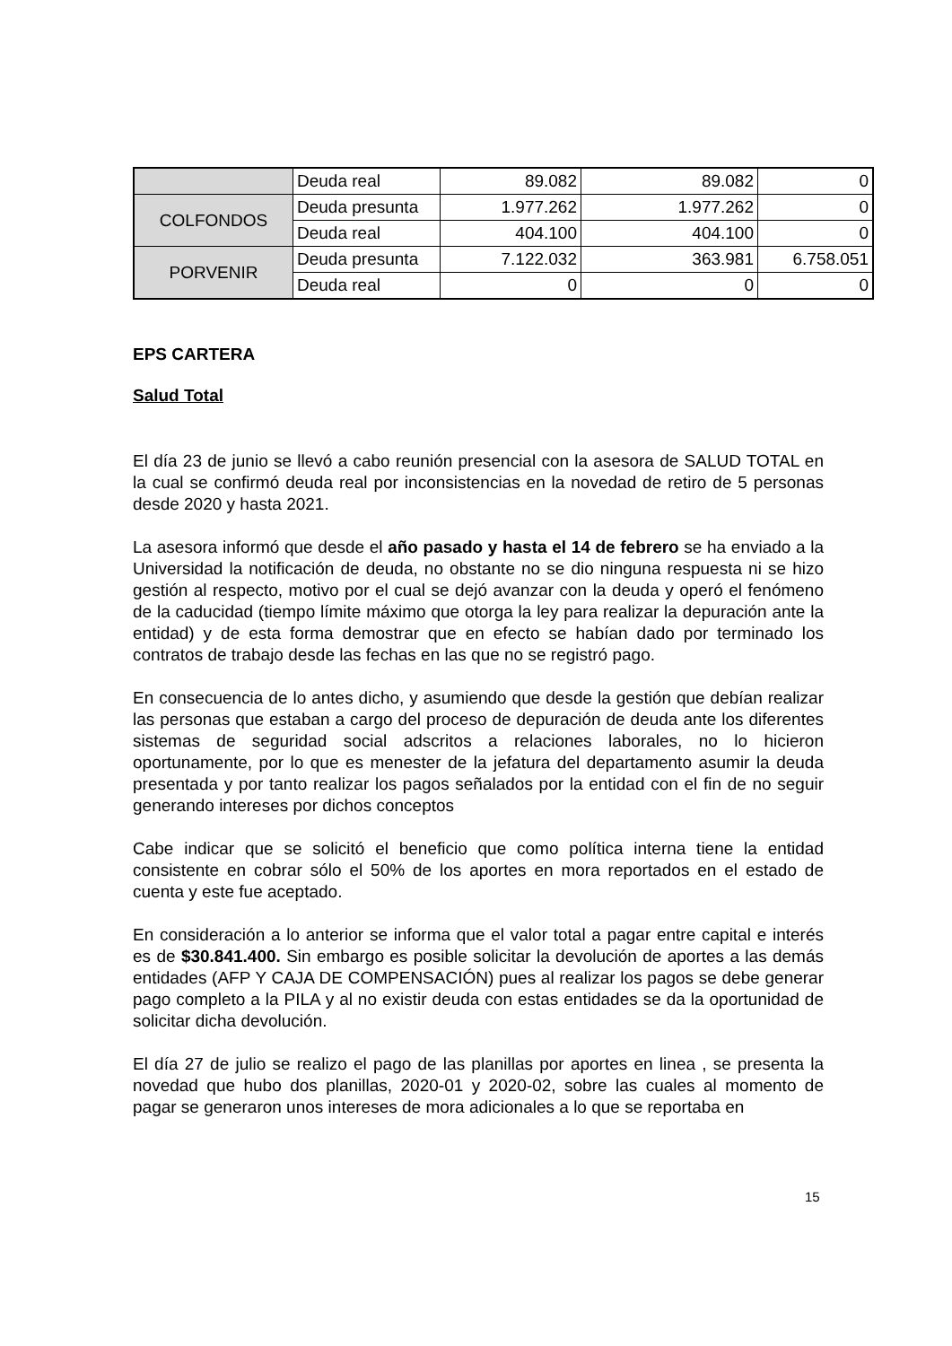| | Deuda real | 89.082 | 89.082 | 0 |
| COLFONDOS | Deuda presunta | 1.977.262 | 1.977.262 | 0 |
| | Deuda real | 404.100 | 404.100 | 0 |
| PORVENIR | Deuda presunta | 7.122.032 | 363.981 | 6.758.051 |
| | Deuda real | 0 | 0 | 0 |
EPS CARTERA
Salud Total
El día 23 de junio se llevó a cabo reunión presencial con la asesora de SALUD TOTAL en la cual se confirmó deuda real por inconsistencias en la novedad de retiro de 5 personas desde 2020 y hasta 2021.
La asesora informó que desde el año pasado y hasta el 14 de febrero se ha enviado a la Universidad la notificación de deuda, no obstante no se dio ninguna respuesta ni se hizo gestión al respecto, motivo por el cual se dejó avanzar con la deuda y operó el fenómeno de la caducidad (tiempo límite máximo que otorga la ley para realizar la depuración ante la entidad) y de esta forma demostrar que en efecto se habían dado por terminado los contratos de trabajo desde las fechas en las que no se registró pago.
En consecuencia de lo antes dicho, y asumiendo que desde la gestión que debían realizar las personas que estaban a cargo del proceso de depuración de deuda ante los diferentes sistemas de seguridad social adscritos a relaciones laborales, no lo hicieron oportunamente, por lo que es menester de la jefatura del departamento asumir la deuda presentada y por tanto realizar los pagos señalados por la entidad con el fin de no seguir generando intereses por dichos conceptos
Cabe indicar que se solicitó el beneficio que como política interna tiene la entidad consistente en cobrar sólo el 50% de los aportes en mora reportados en el estado de cuenta y este fue aceptado.
En consideración a lo anterior se informa que el valor total a pagar entre capital e interés es de $30.841.400. Sin embargo es posible solicitar la devolución de aportes a las demás entidades (AFP Y CAJA DE COMPENSACIÓN) pues al realizar los pagos se debe generar pago completo a la PILA y al no existir deuda con estas entidades se da la oportunidad de solicitar dicha devolución.
El día 27 de julio se realizo el pago de las planillas por aportes en linea , se presenta la novedad que hubo dos planillas, 2020-01 y 2020-02, sobre las cuales al momento de pagar se generaron unos intereses de mora adicionales a lo que se reportaba en
15